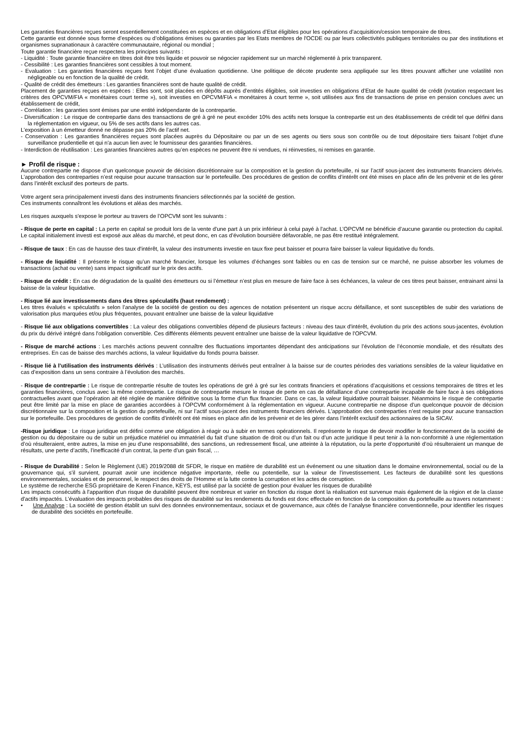Les garanties financières reçues seront essentiellement constituées en espèces et en obligations d’Etat éligibles pour les opérations d’acquisition/cession temporaire de titres.
Cette garantie est donnée sous forme d’espèces ou d’obligations émises ou garanties par les Etats membres de l'OCDE ou par leurs collectivités publiques territoriales ou par des institutions et organismes supranationaux à caractère communautaire, régional ou mondial ;
Toute garantie financière reçue respectera les principes suivants :
- Liquidité : Toute garantie financière en titres doit être très liquide et pouvoir se négocier rapidement sur un marché réglementé à prix transparent.
- Cessibilité : Les garanties financières sont cessibles à tout moment.
- Evaluation : Les garanties financières reçues font l’objet d’une évaluation quotidienne. Une politique de décote prudente sera appliquée sur les titres pouvant afficher une volatilité non négligeable ou en fonction de la qualité de crédit.
- Qualité de crédit des émetteurs : Les garanties financières sont de haute qualité de crédit.
Placement de garanties reçues en espèces : Elles sont, soit placées en dépôts auprès d’entités éligibles, soit investies en obligations d’Etat de haute qualité de crédit (notation respectant les critères des OPCVM/FIA « monétaires court terme »), soit investies en OPCVM/FIA « monétaires à court terme », soit utilisées aux fins de transactions de prise en pension conclues avec un établissement de crédit,
- Corrélation : les garanties sont émises par une entité indépendante de la contrepartie.
- Diversification : Le risque de contrepartie dans des transactions de gré à gré ne peut excéder 10% des actifs nets lorsque la contrepartie est un des établissements de crédit tel que défini dans la réglementation en vigueur, ou 5% de ses actifs dans les autres cas.
L’exposition à un émetteur donné ne dépasse pas 20% de l’actif net.
- Conservation : Les garanties financières reçues sont placées auprès du Dépositaire ou par un de ses agents ou tiers sous son contrôle ou de tout dépositaire tiers faisant l'objet d'une surveillance prudentielle et qui n'a aucun lien avec le fournisseur des garanties financières.
- Interdiction de réutilisation : Les garanties financières autres qu’en espèces ne peuvent être ni vendues, ni réinvesties, ni remises en garantie.
► Profil de risque :
Aucune contrepartie ne dispose d’un quelconque pouvoir de décision discrétionnaire sur la composition et la gestion du portefeuille, ni sur l’actif sous-jacent des instruments financiers dérivés. L’approbation des contreparties n’est requise pour aucune transaction sur le portefeuille. Des procédures de gestion de conflits d’intérêt ont été mises en place afin de les prévenir et de les gérer dans l’intérêt exclusif des porteurs de parts.
Votre argent sera principalement investi dans des instruments financiers sélectionnés par la société de gestion.
Ces instruments connaîtront les évolutions et aléas des marchés.
Les risques auxquels s'expose le porteur au travers de l’OPCVM sont les suivants :
- Risque de perte en capital : La perte en capital se produit lors de la vente d'une part à un prix inférieur à celui payé à l'achat. L’OPCVM ne bénéficie d’aucune garantie ou protection du capital. Le capital initialement investi est exposé aux aléas du marché, et peut donc, en cas d’évolution boursière défavorable, ne pas être restitué intégralement.
- Risque de taux : En cas de hausse des taux d'intérêt, la valeur des instruments investie en taux fixe peut baisser et pourra faire baisser la valeur liquidative du fonds.
- Risque de liquidité : Il présente le risque qu’un marché financier, lorsque les volumes d’échanges sont faibles ou en cas de tension sur ce marché, ne puisse absorber les volumes de transactions (achat ou vente) sans impact significatif sur le prix des actifs.
- Risque de crédit : En cas de dégradation de la qualité des émetteurs ou si l’émetteur n’est plus en mesure de faire face à ses échéances, la valeur de ces titres peut baisser, entrainant ainsi la baisse de la valeur liquidative.
- Risque lié aux investissements dans des titres spéculatifs (haut rendement) :
Les titres évalués « spéculatifs » selon l’analyse de la société de gestion ou des agences de notation présentent un risque accru défaillance, et sont susceptibles de subir des variations de valorisation plus marquées et/ou plus fréquentes, pouvant entraîner une baisse de la valeur liquidative
- Risque lié aux obligations convertibles : La valeur des obligations convertibles dépend de plusieurs facteurs : niveau des taux d'intérêt, évolution du prix des actions sous-jacentes, évolution du prix du dérivé intégré dans l'obligation convertible. Ces différents éléments peuvent entraîner une baisse de la valeur liquidative de l'OPCVM.
- Risque de marché actions : Les marchés actions peuvent connaître des fluctuations importantes dépendant des anticipations sur l’évolution de l’économie mondiale, et des résultats des entreprises. En cas de baisse des marchés actions, la valeur liquidative du fonds pourra baisser.
- Risque lié à l’utilisation des instruments dérivés : L’utilisation des instruments dérivés peut entraîner à la baisse sur de courtes périodes des variations sensibles de la valeur liquidative en cas d’exposition dans un sens contraire à l’évolution des marchés.
- Risque de contrepartie : Le risque de contrepartie résulte de toutes les opérations de gré à gré sur les contrats financiers et opérations d’acquisitions et cessions temporaires de titres et les garanties financières, conclus avec la même contrepartie. Le risque de contrepartie mesure le risque de perte en cas de défaillance d’une contrepartie incapable de faire face à ses obligations contractuelles avant que l’opération ait été réglée de manière définitive sous la forme d’un flux financier. Dans ce cas, la valeur liquidative pourrait baisser. Néanmoins le risque de contrepartie peut être limité par la mise en place de garanties accordées à l’OPCVM conformément à la réglementation en vigueur. Aucune contrepartie ne dispose d’un quelconque pouvoir de décision discrétionnaire sur la composition et la gestion du portefeuille, ni sur l’actif sous-jacent des instruments financiers dérivés. L’approbation des contreparties n’est requise pour aucune transaction sur le portefeuille. Des procédures de gestion de conflits d’intérêt ont été mises en place afin de les prévenir et de les gérer dans l’intérêt exclusif des actionnaires de la SICAV.
-Risque juridique : Le risque juridique est défini comme une obligation à réagir ou à subir en termes opérationnels. Il représente le risque de devoir modifier le fonctionnement de la société de gestion ou du dépositaire ou de subir un préjudice matériel ou immatériel du fait d’une situation de droit ou d’un fait ou d’un acte juridique Il peut tenir à la non-conformité à une réglementation d’où résulteraient, entre autres, la mise en jeu d’une responsabilité, des sanctions, un redressement fiscal, une atteinte à la réputation, ou la perte d’opportunité d’où résulteraient un manque de résultats, une perte d’actifs, l’inefficacité d’un contrat, la perte d’un gain fiscal, …
- Risque de Durabilité : Selon le Règlement (UE) 2019/2088 dit SFDR, le risque en matière de durabilité est un événement ou une situation dans le domaine environnemental, social ou de la gouvernance qui, s’il survient, pourrait avoir une incidence négative importante, réelle ou potentielle, sur la valeur de l’investissement. Les facteurs de durabilité sont les questions environnementales, sociales et de personnel, le respect des droits de l’Homme et la lutte contre la corruption et les actes de corruption.
Le système de recherche ESG propriétaire de Keren Finance, KEYS, est utilisé par la société de gestion pour évaluer les risques de durabilité
Les impacts consécutifs à l'apparition d'un risque de durabilité peuvent être nombreux et varier en fonction du risque dont la réalisation est survenue mais également de la région et de la classe d'actifs impactés. L’évaluation des impacts probables des risques de durabilité sur les rendements du fonds est donc effectuée en fonction de la composition du portefeuille au travers notamment :
• Une Analyse : La société de gestion établit un suivi des données environnementaux, sociaux et de gouvernance, aux côtés de l’analyse financière conventionnelle, pour identifier les risques de durabilité des sociétés en portefeuille.